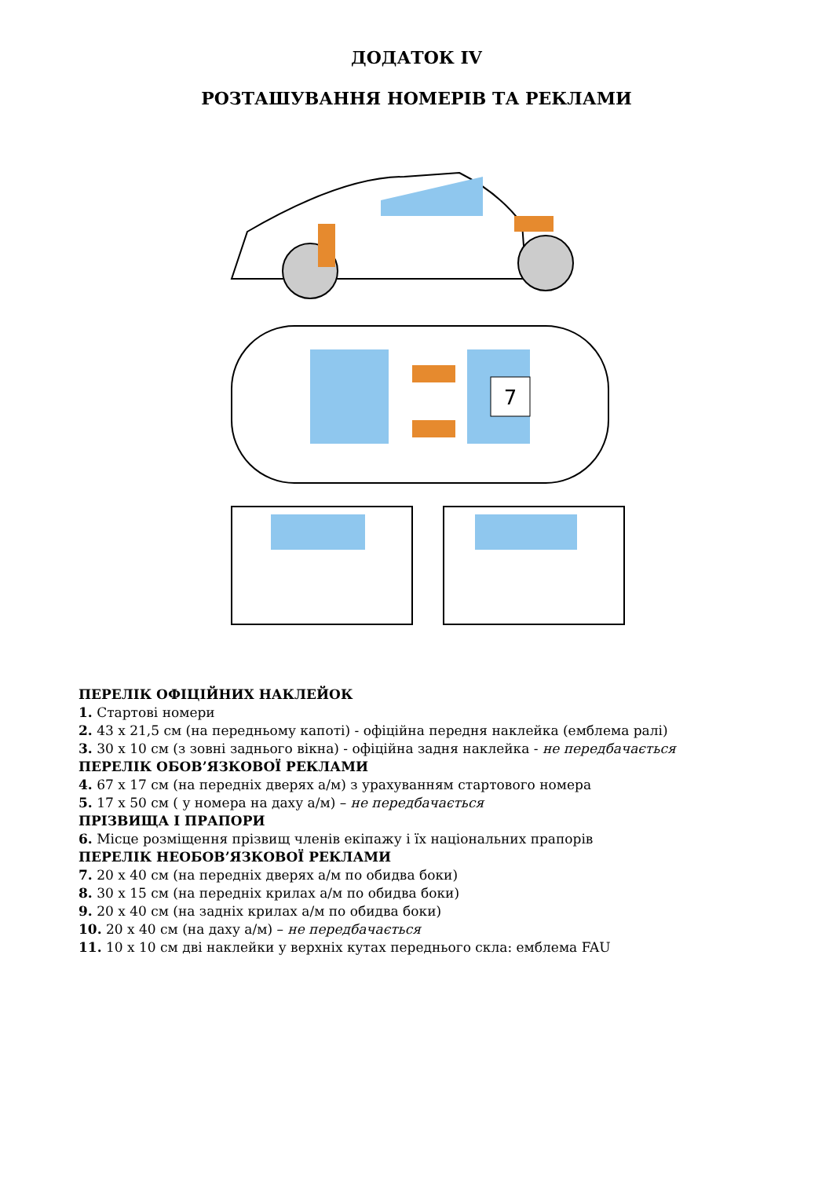ДОДАТОК IV
РОЗТАШУВАННЯ НОМЕРІВ ТА РЕКЛАМИ
7
ПЕРЕЛІК ОФІЦІЙНИХ НАКЛЕЙОК
1. Стартові номери
2. 43 х 21,5 см (на передньому капоті) - офіційна передня наклейка (емблема ралі)
3. 30 х 10 см (з зовні заднього вікна) - офіційна задня наклейка - не передбачається
ПЕРЕЛІК ОБОВ’ЯЗКОВОЇ РЕКЛАМИ
4. 67 х 17 см (на передніх дверях а/м) з урахуванням стартового номера
5. 17 х 50 см ( у номера на даху а/м) – не передбачається
ПРІЗВИЩА І ПРАПОРИ
6. Місце розміщення прізвищ членів екіпажу і їх національних прапорів
ПЕРЕЛІК НЕОБОВ’ЯЗКОВОЇ РЕКЛАМИ
7. 20 х 40 см (на передніх дверях а/м по обидва боки)
8. 30 х 15 см (на передніх крилах а/м по обидва боки)
9. 20 х 40 см (на задніх крилах а/м по обидва боки)
10. 20 х 40 см (на даху а/м) – не передбачається
11. 10 х 10 см дві наклейки у верхніх кутах переднього скла: емблема FAU